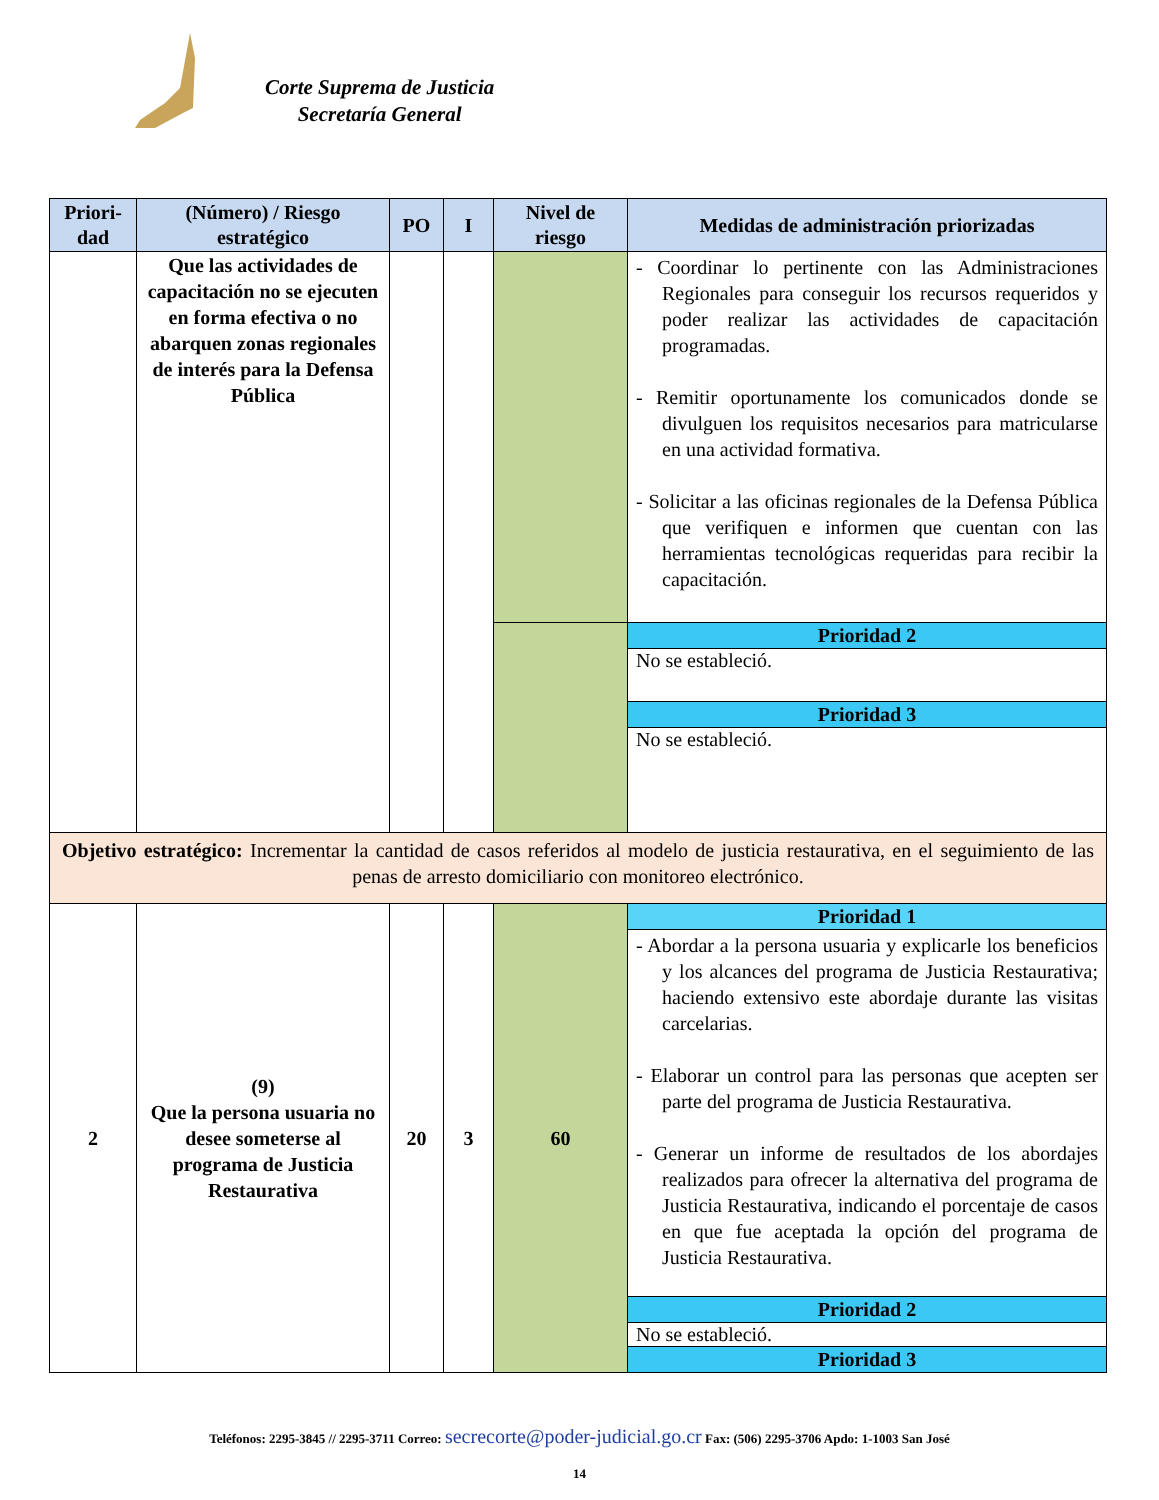Corte Suprema de Justicia
Secretaría General
| Priori- dad | (Número) / Riesgo estratégico | PO | I | Nivel de riesgo | Medidas de administración priorizadas |
| --- | --- | --- | --- | --- | --- |
| | Que las actividades de capacitación no se ejecuten en forma efectiva o no abarquen zonas regionales de interés para la Defensa Pública | | | | - Coordinar lo pertinente con las Administraciones Regionales para conseguir los recursos requeridos y poder realizar las actividades de capacitación programadas. - Remitir oportunamente los comunicados donde se divulguen los requisitos necesarios para matricularse en una actividad formativa. - Solicitar a las oficinas regionales de la Defensa Pública que verifiquen e informen que cuentan con las herramientas tecnológicas requeridas para recibir la capacitación. |
| | | | | | Prioridad 2 |
| | | | | | No se estableció. |
| | | | | | Prioridad 3 |
| | | | | | No se estableció. |
| Objetivo estratégico: Incrementar la cantidad de casos referidos al modelo de justicia restaurativa, en el seguimiento de las penas de arresto domiciliario con monitoreo electrónico. | | | | | |
| 2 | (9) Que la persona usuaria no desee someterse al programa de Justicia Restaurativa | 20 | 3 | 60 | Prioridad 1 |
| | | | | | - Abordar a la persona usuaria y explicarle los beneficios y los alcances del programa de Justicia Restaurativa; haciendo extensivo este abordaje durante las visitas carcelarias. - Elaborar un control para las personas que acepten ser parte del programa de Justicia Restaurativa. - Generar un informe de resultados de los abordajes realizados para ofrecer la alternativa del programa de Justicia Restaurativa, indicando el porcentaje de casos en que fue aceptada la opción del programa de Justicia Restaurativa. |
| | | | | | Prioridad 2 |
| | | | | | No se estableció. |
| | | | | | Prioridad 3 |
Teléfonos: 2295-3845 // 2295-3711 Correo: secrecorte@poder-judicial.go.cr Fax: (506) 2295-3706 Apdo: 1-1003 San José
14